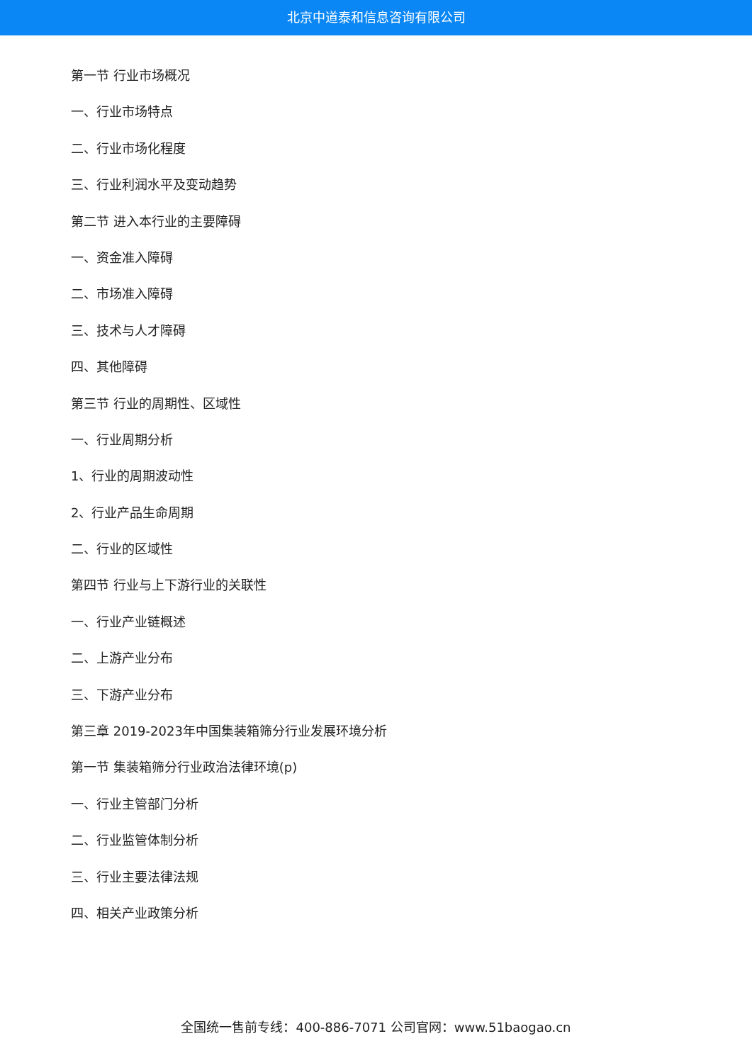北京中道泰和信息咨询有限公司
第一节 行业市场概况
一、行业市场特点
二、行业市场化程度
三、行业利润水平及变动趋势
第二节 进入本行业的主要障碍
一、资金准入障碍
二、市场准入障碍
三、技术与人才障碍
四、其他障碍
第三节 行业的周期性、区域性
一、行业周期分析
1、行业的周期波动性
2、行业产品生命周期
二、行业的区域性
第四节 行业与上下游行业的关联性
一、行业产业链概述
二、上游产业分布
三、下游产业分布
第三章 2019-2023年中国集装箱筛分行业发展环境分析
第一节 集装箱筛分行业政治法律环境(p)
一、行业主管部门分析
二、行业监管体制分析
三、行业主要法律法规
四、相关产业政策分析
全国统一售前专线：400-886-7071 公司官网：www.51baogao.cn